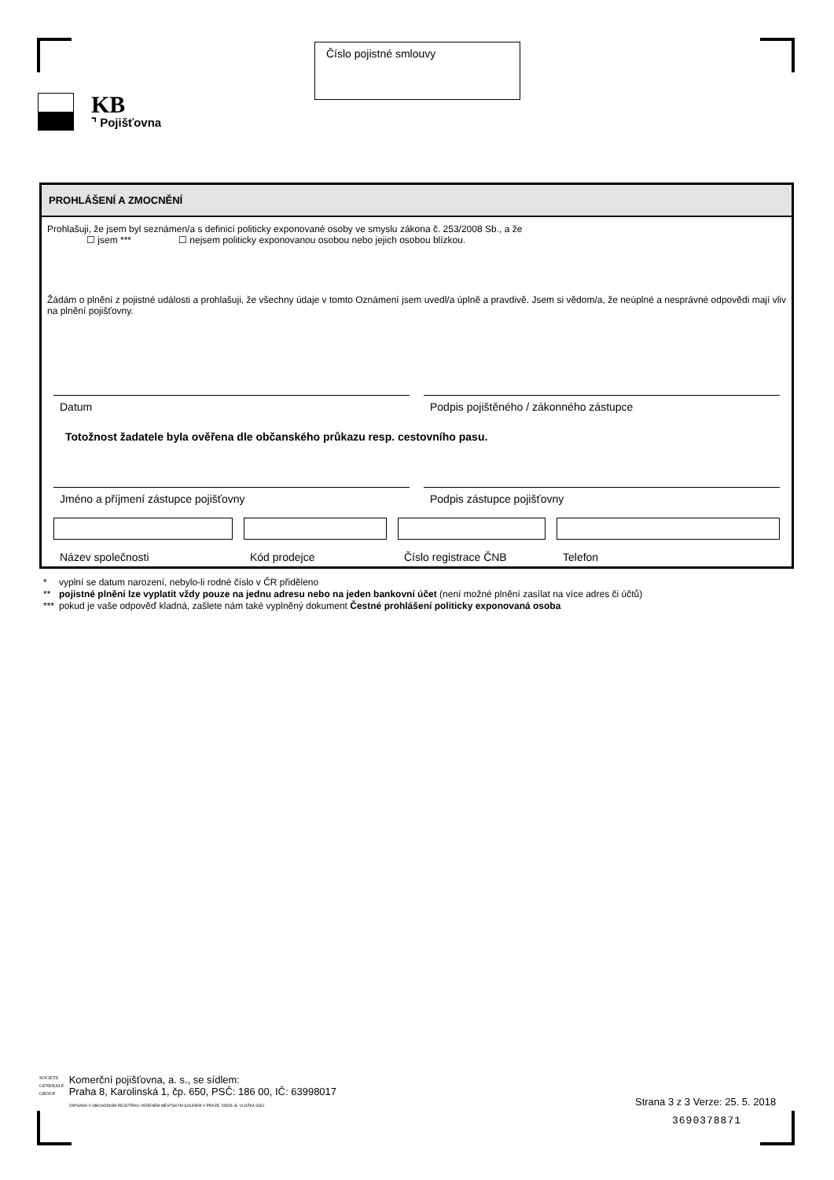Číslo pojistné smlouvy
KB
⌝ Pojišťovna
PROHLÁŠENÍ A ZMOCNĚNÍ
Prohlašuji, že jsem byl seznámen/a s definicí politicky exponované osoby ve smyslu zákona č. 253/2008 Sb., a že
☐ jsem *** ☐ nejsem politicky exponovanou osobou nebo jejich osobou blízkou.
Žádám o plnění z pojistné události a prohlašuji, že všechny údaje v tomto Oznámení jsem uvedl/a úplně a pravdivě. Jsem si vědom/a, že neúplné a nesprávné odpovědi mají vliv na plnění pojišťovny.
Datum Podpis pojištěného / zákonného zástupce
Totožnost žadatele byla ověřena dle občanského průkazu resp. cestovního pasu.
Jméno a příjmení zástupce pojišťovny
Podpis zástupce pojišťovny
Název společnosti
Kód prodejce
Číslo registrace ČNB
Telefon
* vyplní se datum narození, nebylo-li rodné číslo v ČR přiděleno
** pojistné plnění lze vyplatit vždy pouze na jednu adresu nebo na jeden bankovní účet (není možné plnění zasílat na více adres či účtů)
*** pokud je vaše odpověď kladná, zašlete nám také vyplněný dokument Čestné prohlášení politicky exponovaná osoba
SOCIETE
GENERALE
GROUP
Komerční pojišťovna, a. s., se sídlem:
Praha 8, Karolinská 1, čp. 650, PSČ: 186 00, IČ: 63998017
ZAPSANÁ V OBCHODNÍM REJSTŘÍKU VEDENÉM MĚSTSKÝM SOUDEM V PRAZE, ODDÍL B, VLOŽKA 3362
Strana 3 z 3 Verze: 25. 5. 2018
3690378871